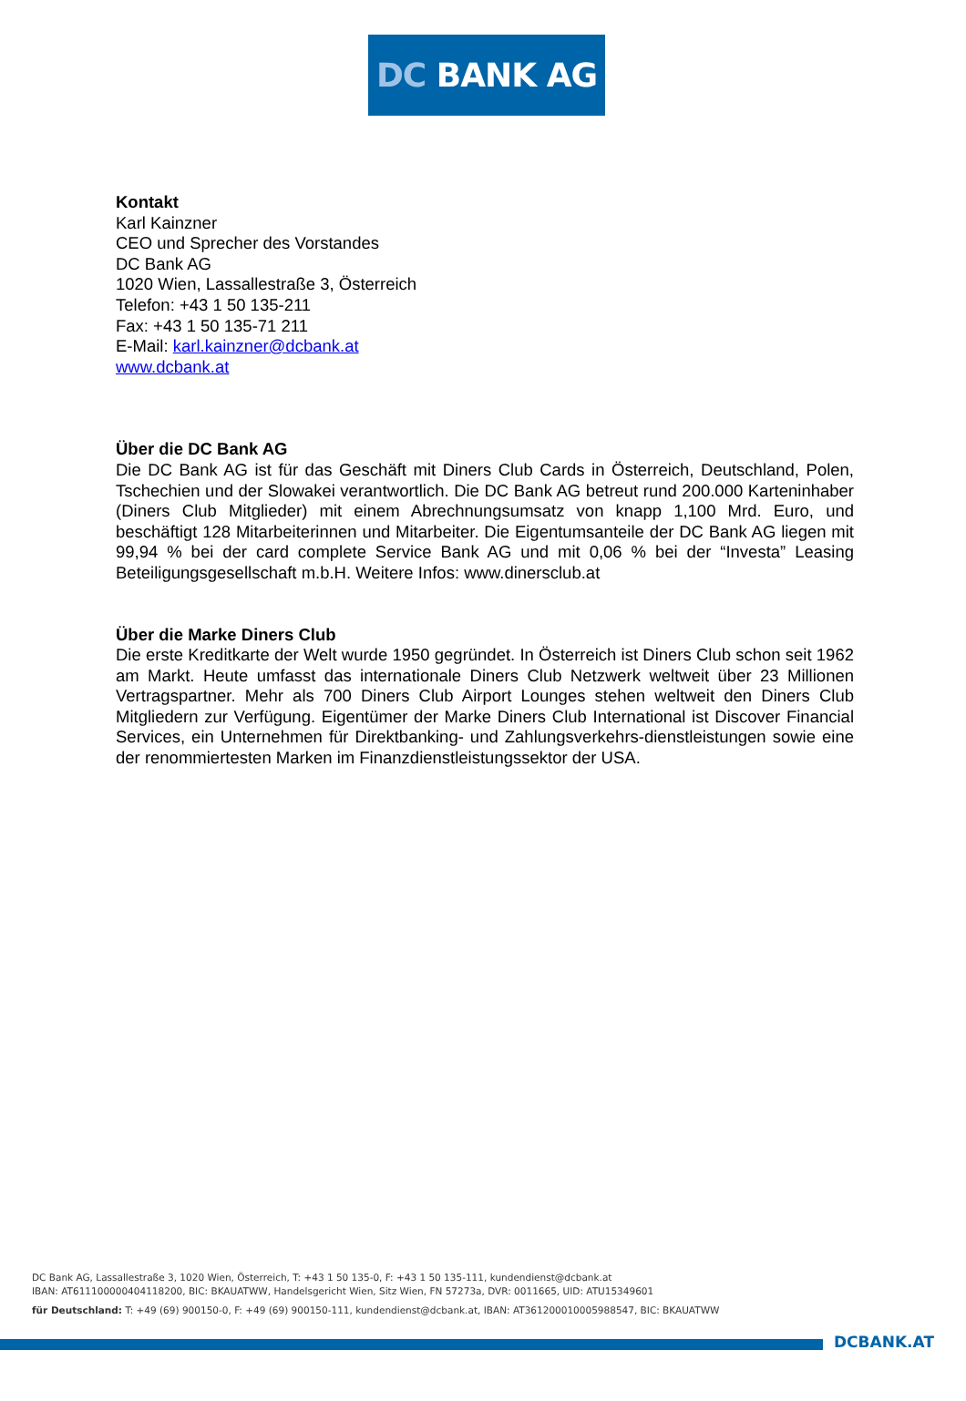DC BANK AG
Kontakt
Karl Kainzner
CEO und Sprecher des Vorstandes
DC Bank AG
1020 Wien, Lassallestraße 3, Österreich
Telefon: +43 1 50 135-211
Fax: +43 1 50 135-71 211
E-Mail: karl.kainzner@dcbank.at
www.dcbank.at
Über die DC Bank AG
Die DC Bank AG ist für das Geschäft mit Diners Club Cards in Österreich, Deutschland, Polen, Tschechien und der Slowakei verantwortlich. Die DC Bank AG betreut rund 200.000 Karteninhaber (Diners Club Mitglieder) mit einem Abrechnungsumsatz von knapp 1,100 Mrd. Euro, und beschäftigt 128 Mitarbeiterinnen und Mitarbeiter. Die Eigentumsanteile der DC Bank AG liegen mit 99,94 % bei der card complete Service Bank AG und mit 0,06 % bei der “Investa” Leasing Beteiligungsgesellschaft m.b.H. Weitere Infos: www.dinersclub.at
Über die Marke Diners Club
Die erste Kreditkarte der Welt wurde 1950 gegründet. In Österreich ist Diners Club schon seit 1962 am Markt. Heute umfasst das internationale Diners Club Netzwerk weltweit über 23 Millionen Vertragspartner. Mehr als 700 Diners Club Airport Lounges stehen weltweit den Diners Club Mitgliedern zur Verfügung. Eigentümer der Marke Diners Club International ist Discover Financial Services, ein Unternehmen für Direktbanking- und Zahlungsverkehrs-dienstleistungen sowie eine der renommiertesten Marken im Finanzdienstleistungssektor der USA.
DC Bank AG, Lassallestraße 3, 1020 Wien, Österreich, T: +43 1 50 135-0, F: +43 1 50 135-111, kundendienst@dcbank.at
IBAN: AT611100000404118200, BIC: BKAUATWW, Handelsgericht Wien, Sitz Wien, FN 57273a, DVR: 0011665, UID: ATU15349601
für Deutschland: T: +49 (69) 900150-0, F: +49 (69) 900150-111, kundendienst@dcbank.at, IBAN: AT361200010005988547, BIC: BKAUATWW
DCBANK.AT